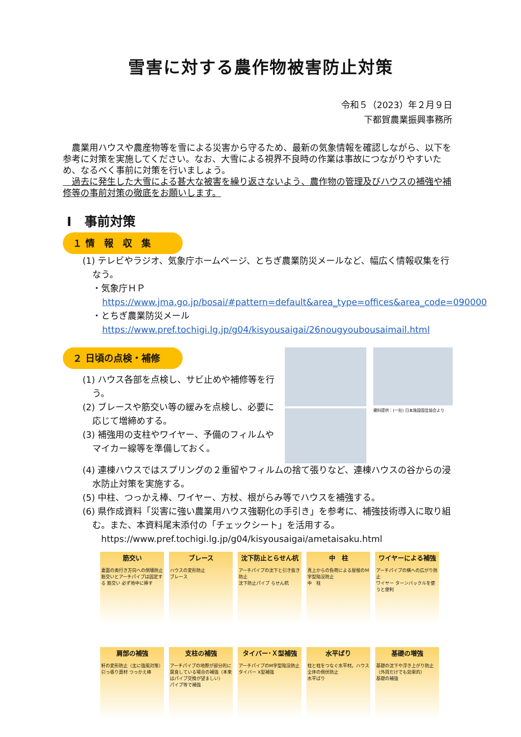雪害に対する農作物被害防止対策
令和５（2023）年２月９日
下都賀農業振興事務所
　農業用ハウスや農産物等を雪による災害から守るため、最新の気象情報を確認しながら、以下を参考に対策を実施してください。なお、大雪による視界不良時の作業は事故につながりやすいため、なるべく事前に対策を行いましょう。
　過去に発生した大雪による甚大な被害を繰り返さないよう、農作物の管理及びハウスの補強や補修等の事前対策の徹底をお願いします。
Ⅰ　事前対策
１ 情　報　収　集
(1) テレビやラジオ、気象庁ホームページ、とちぎ農業防災メールなど、幅広く情報収集を行なう。
・気象庁ＨＰ
https://www.jma.go.jp/bosai/#pattern=default&area_type=offices&area_code=090000
・とちぎ農業防災メール
https://www.pref.tochigi.lg.jp/g04/kisyousaigai/26nougyoubousaimail.html
２ 日頃の点検・補修
(1) ハウス各部を点検し、サビ止めや補修等を行う。
(2) ブレースや筋交い等の緩みを点検し、必要に応じて増締めする。
(3) 補強用の支柱やワイヤー、予備のフィルムやマイカー線等を準備しておく。
資料提供：(一社) 日本施設園芸協会より
(4) 連棟ハウスではスプリングの２重留やフィルムの捨て張りなど、連棟ハウスの谷からの浸水防止対策を実施する。
(5) 中柱、つっかえ棒、ワイヤー、方杖、根がらみ等でハウスを補強する。
(6) 県作成資料「災害に強い農業用ハウス強靭化の手引き」を参考に、補強技術導入に取り組む。また、本資料尾末添付の「チェックシート」を活用する。
https://www.pref.tochigi.lg.jp/g04/kisyousaigai/ametaisaku.html
筋交い
妻面の奥行き方向への倒壊防止
筋交いとアーチパイプは固定する 筋交い 必ず地中に挿す
ブレース
ハウスの変形防止
ブレース
沈下防止とらせん杭
アーチパイプの沈下と引き抜き防止
沈下防止パイプ らせん杭
中　柱
真上からの負荷による屋根のＭ字型陥没防止
中　柱
ワイヤーによる補強
アーチパイプの横への広がり防止
ワイヤー ターンバックルを使うと便利
肩部の補強
軒の変形防止（主に強風対策）
引っ張り資材 つっかえ棒
支柱の補強
アーチパイプの地際が部分的に腐食している場合の補強（本来はパイプ交換が望ましい）
パイプ等で補強
タイバー･Ｘ型補強
アーチパイプのM字型陥没防止
タイバー X型補強
水平ばり
柱と柱をつなぐ水平材。ハウス全体の倒伏防止
水平ばり
基礎の増強
基礎の沈下や浮き上がり防止（外周だけでも効果的）
基礎の補強